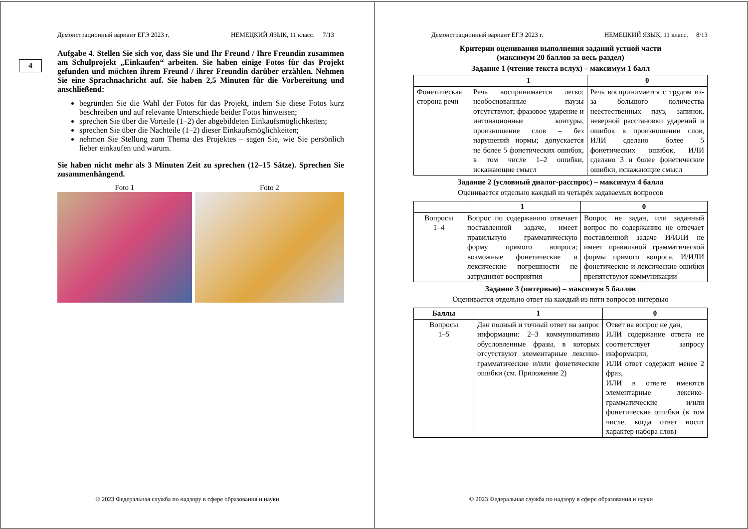Демонстрационный вариант ЕГЭ 2023 г. НЕМЕЦКИЙ ЯЗЫК, 11 класс. 7/13
4
Aufgabe 4. Stellen Sie sich vor, dass Sie und Ihr Freund / Ihre Freundin zusammen am Schulprojekt „Einkaufen“ arbeiten. Sie haben einige Fotos für das Projekt gefunden und möchten ihrem Freund / ihrer Freundin darüber erzählen. Nehmen Sie eine Sprachnachricht auf. Sie haben 2,5 Minuten für die Vorbereitung und anschließend:
begründen Sie die Wahl der Fotos für das Projekt, indem Sie diese Fotos kurz beschreiben und auf relevante Unterschiede beider Fotos hinweisen;
sprechen Sie über die Vorteile (1–2) der abgebildeten Einkaufsmöglichkeiten;
sprechen Sie über die Nachteile (1–2) dieser Einkaufsmöglichkeiten;
nehmen Sie Stellung zum Thema des Projektes – sagen Sie, wie Sie persönlich lieber einkaufen und warum.
Sie haben nicht mehr als 3 Minuten Zeit zu sprechen (12–15 Sätze). Sprechen Sie zusammenhängend.
Foto 1 Foto 2
© 2023 Федеральная служба по надзору в сфере образования и науки
Демонстрационный вариант ЕГЭ 2023 г. НЕМЕЦКИЙ ЯЗЫК, 11 класс. 8/13
Критерии оценивания выполнения заданий устной части
(максимум 20 баллов за весь раздел)
Задание 1 (чтение текста вслух) – максимум 1 балл
| | 1 | 0 |
| --- | --- | --- |
| Фонетическая сторона речи | Речь воспринимается легко: необоснованные паузы отсутствуют; фразовое ударение и интонационные контуры, произношение слов – без нарушений нормы; допускается не более 5 фонетических ошибок, в том числе 1–2 ошибки, искажающие смысл | Речь воспринимается с трудом из-за большого количества неестественных пауз, запинок, неверной расстановки ударений и ошибок в произношении слов, ИЛИ сделано более 5 фонетических ошибок, ИЛИ сделано 3 и более фонетические ошибки, искажающие смысл |
Задание 2 (условный диалог-расспрос) – максимум 4 балла
Оценивается отдельно каждый из четырёх задаваемых вопросов
| | 1 | 0 |
| --- | --- | --- |
| Вопросы 1–4 | Вопрос по содержанию отвечает поставленной задаче, имеет правильную грамматическую форму прямого вопроса; возможные фонетические и лексические погрешности не затрудняют восприятия | Вопрос не задан, или заданный вопрос по содержанию не отвечает поставленной задаче И/ИЛИ не имеет правильной грамматической формы прямого вопроса, И/ИЛИ фонетические и лексические ошибки препятствуют коммуникации |
Задание 3 (интервью) – максимум 5 баллов
Оценивается отдельно ответ на каждый из пяти вопросов интервью
| Баллы | 1 | 0 |
| --- | --- | --- |
| Вопросы 1–5 | Дан полный и точный ответ на запрос информации: 2–3 коммуникативно обусловленные фразы, в которых отсутствуют элементарные лексико-грамматические и/или фонетические ошибки (см. Приложение 2) | Ответ на вопрос не дан, ИЛИ содержание ответа не соответствует запросу информации, ИЛИ ответ содержит менее 2 фраз, ИЛИ в ответе имеются элементарные лексико-грамматические и/или фонетические ошибки (в том числе, когда ответ носит характер набора слов) |
© 2023 Федеральная служба по надзору в сфере образования и науки